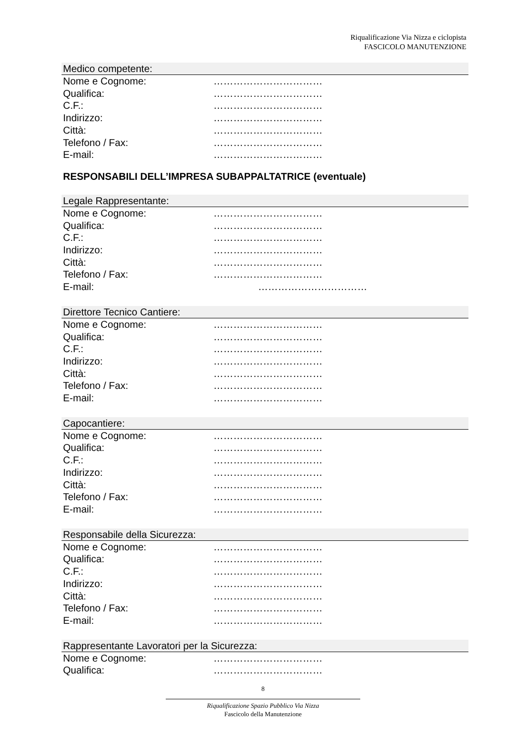Riqualificazione Via Nizza e ciclopista
FASCICOLO MANUTENZIONE
Medico competente:
Nome e Cognome: ……………………………
Qualifica: ……………………………
C.F.: ……………………………
Indirizzo: ……………………………
Città: ……………………………
Telefono / Fax: ……………………………
E-mail: ……………………………
RESPONSABILI DELL’IMPRESA SUBAPPALTATRICE (eventuale)
Legale Rappresentante:
Nome e Cognome: ……………………………
Qualifica: ……………………………
C.F.: ……………………………
Indirizzo: ……………………………
Città: ……………………………
Telefono / Fax: ……………………………
E-mail: ……………………………
Direttore Tecnico Cantiere:
Nome e Cognome: ……………………………
Qualifica: ……………………………
C.F.: ……………………………
Indirizzo: ……………………………
Città: ……………………………
Telefono / Fax: ……………………………
E-mail: ……………………………
Capocantiere:
Nome e Cognome: ……………………………
Qualifica: ……………………………
C.F.: ……………………………
Indirizzo: ……………………………
Città: ……………………………
Telefono / Fax: ……………………………
E-mail: ……………………………
Responsabile della Sicurezza:
Nome e Cognome: ……………………………
Qualifica: ……………………………
C.F.: ……………………………
Indirizzo: ……………………………
Città: ……………………………
Telefono / Fax: ……………………………
E-mail: ……………………………
Rappresentante Lavoratori per la Sicurezza:
Nome e Cognome: ……………………………
Qualifica: ……………………………
8
Riqualificazione Spazio Pubblico Via Nizza
Fascicolo della Manutenzione